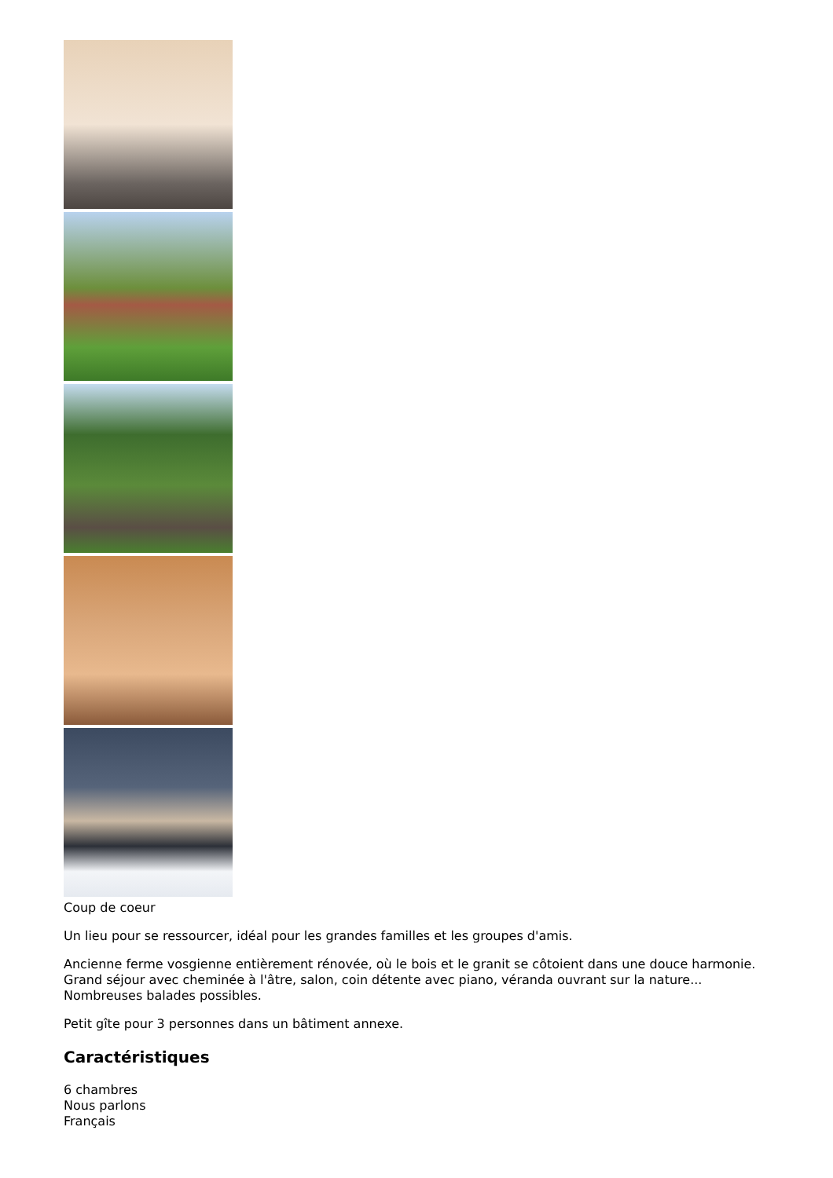Coup de coeur
Un lieu pour se ressourcer, idéal pour les grandes familles et les groupes d'amis.
Ancienne ferme vosgienne entièrement rénovée, où le bois et le granit se côtoient dans une douce harmonie. Grand séjour avec cheminée à l'âtre, salon, coin détente avec piano, véranda ouvrant sur la nature... Nombreuses balades possibles.
Petit gîte pour 3 personnes dans un bâtiment annexe.
Caractéristiques
6 chambres
Nous parlons
Français